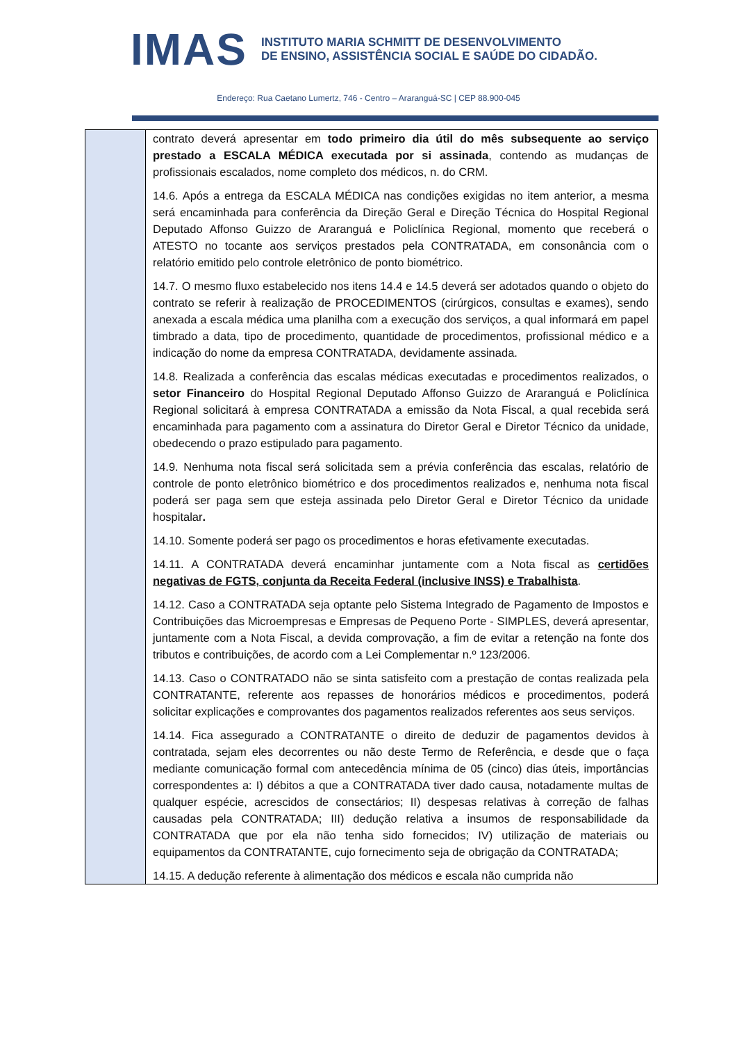IMAS
INSTITUTO MARIA SCHMITT DE DESENVOLVIMENTO
DE ENSINO, ASSISTÊNCIA SOCIAL E SAÚDE DO CIDADÃO.
Endereço: Rua Caetano Lumertz, 746 - Centro – Araranguá-SC | CEP 88.900-045
| | contrato deverá apresentar em todo primeiro dia útil do mês subsequente ao serviço prestado a ESCALA MÉDICA executada por si assinada , contendo as mudanças de profissionais escalados, nome completo dos médicos, n. do CRM. 14.6. Após a entrega da ESCALA MÉDICA nas condições exigidas no item anterior, a mesma será encaminhada para conferência da Direção Geral e Direção Técnica do Hospital Regional Deputado Affonso Guizzo de Araranguá e Policlínica Regional, momento que receberá o ATESTO no tocante aos serviços prestados pela CONTRATADA, em consonância com o relatório emitido pelo controle eletrônico de ponto biométrico. 14.7. O mesmo fluxo estabelecido nos itens 14.4 e 14.5 deverá ser adotados quando o objeto do contrato se referir à realização de PROCEDIMENTOS (cirúrgicos, consultas e exames), sendo anexada a escala médica uma planilha com a execução dos serviços, a qual informará em papel timbrado a data, tipo de procedimento, quantidade de procedimentos, profissional médico e a indicação do nome da empresa CONTRATADA, devidamente assinada. 14.8. Realizada a conferência das escalas médicas executadas e procedimentos realizados, o setor Financeiro do Hospital Regional Deputado Affonso Guizzo de Araranguá e Policlínica Regional solicitará à empresa CONTRATADA a emissão da Nota Fiscal, a qual recebida será encaminhada para pagamento com a assinatura do Diretor Geral e Diretor Técnico da unidade, obedecendo o prazo estipulado para pagamento. 14.9. Nenhuma nota fiscal será solicitada sem a prévia conferência das escalas, relatório de controle de ponto eletrônico biométrico e dos procedimentos realizados e, nenhuma nota fiscal poderá ser paga sem que esteja assinada pelo Diretor Geral e Diretor Técnico da unidade hospitalar . 14.10. Somente poderá ser pago os procedimentos e horas efetivamente executadas. 14.11. A CONTRATADA deverá encaminhar juntamente com a Nota fiscal as certidões negativas de FGTS, conjunta da Receita Federal (inclusive INSS) e Trabalhista . 14.12. Caso a CONTRATADA seja optante pelo Sistema Integrado de Pagamento de Impostos e Contribuições das Microempresas e Empresas de Pequeno Porte - SIMPLES, deverá apresentar, juntamente com a Nota Fiscal, a devida comprovação, a fim de evitar a retenção na fonte dos tributos e contribuições, de acordo com a Lei Complementar n.º 123/2006. 14.13. Caso o CONTRATADO não se sinta satisfeito com a prestação de contas realizada pela CONTRATANTE, referente aos repasses de honorários médicos e procedimentos, poderá solicitar explicações e comprovantes dos pagamentos realizados referentes aos seus serviços. 14.14. Fica assegurado a CONTRATANTE o direito de deduzir de pagamentos devidos à contratada, sejam eles decorrentes ou não deste Termo de Referência, e desde que o faça mediante comunicação formal com antecedência mínima de 05 (cinco) dias úteis, importâncias correspondentes a: I) débitos a que a CONTRATADA tiver dado causa, notadamente multas de qualquer espécie, acrescidos de consectários; II) despesas relativas à correção de falhas causadas pela CONTRATADA; III) dedução relativa a insumos de responsabilidade da CONTRATADA que por ela não tenha sido fornecidos; IV) utilização de materiais ou equipamentos da CONTRATANTE, cujo fornecimento seja de obrigação da CONTRATADA; 14.15. A dedução referente à alimentação dos médicos e escala não cumprida não |